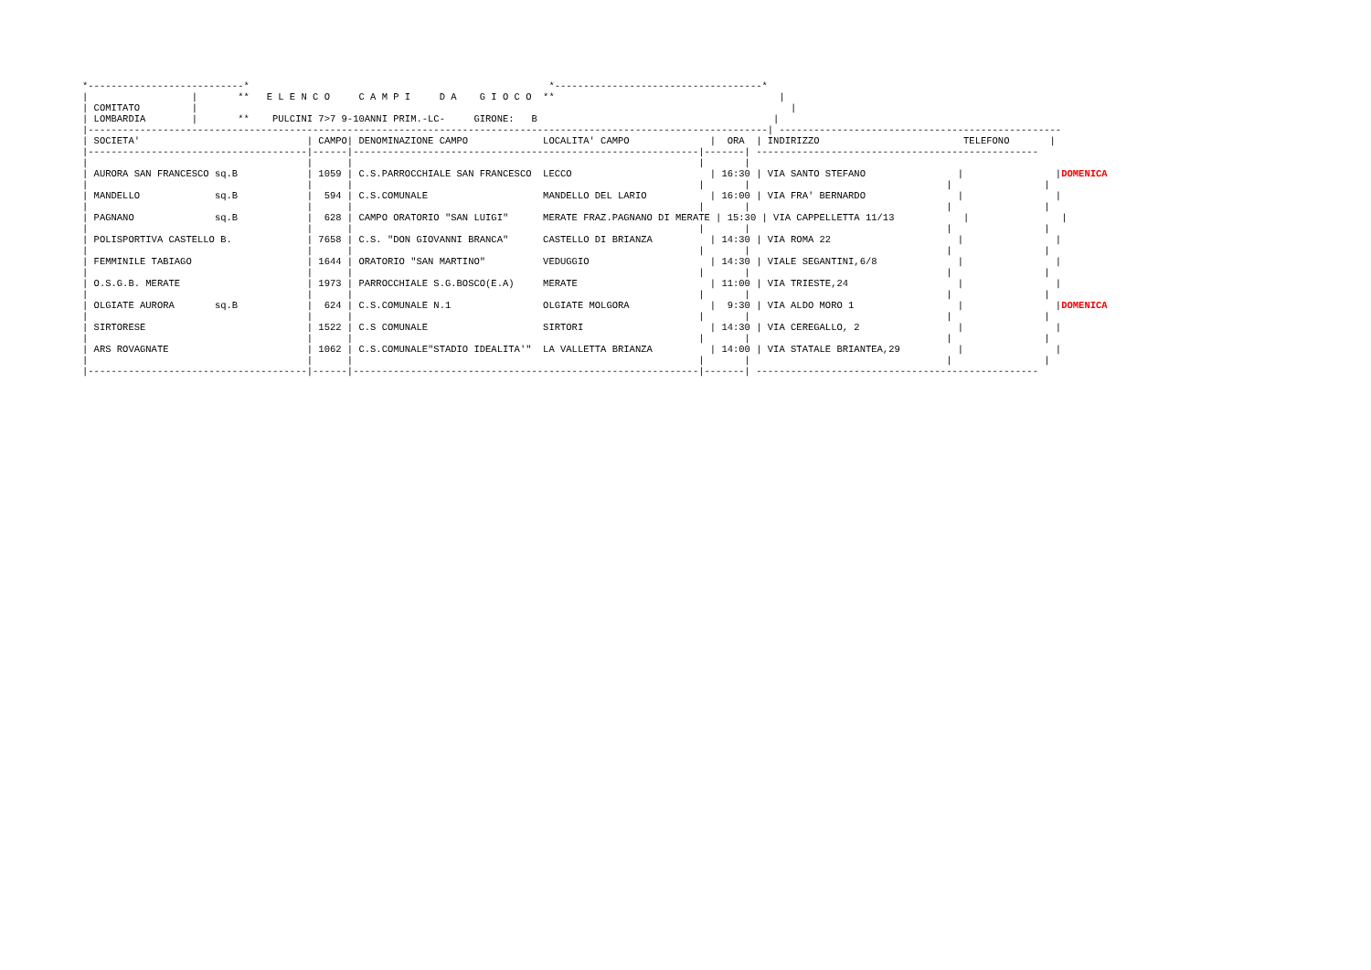*---------------------------*                                                    *------------------------------------*
|                  |       **   E L E N C O     C A M P I     D A    G I O C O  **                                       |
| COMITATO         |                                                                                                       |
| LOMBARDIA        |       **    PULCINI 7>7 9-10ANNI PRIM.-LC-     GIRONE:   B                                         |
|----------------------------------------------------------------------------------------------------------------------| -------------------------------------------------
| SOCIETA'                             | CAMPO| DENOMINAZIONE CAMPO             LOCALITA' CAMPO              |  ORA  | INDIRIZZO                         TELEFONO       |
|--------------------------------------|------|------------------------------------------------------------|-------| -------------------------------------------------
|                                      |      |                                                            |       |
| AURORA SAN FRANCESCO sq.B            | 1059 | C.S.PARROCCHIALE SAN FRANCESCO  LECCO                        | 16:30 | VIA SANTO STEFANO                |                |DOMENICA
|                                      |      |                                                            |       |                                  |                |
| MANDELLO             sq.B            |  594 | C.S.COMUNALE                    MANDELLO DEL LARIO           | 16:00 | VIA FRA' BERNARDO                |                |
|                                      |      |                                                            |       |                                  |                |
| PAGNANO              sq.B            |  628 | CAMPO ORATORIO "SAN LUIGI"      MERATE FRAZ.PAGNANO DI MERATE | 15:30 | VIA CAPPELLETTA 11/13            |                |
|                                      |      |                                                            |       |                                  |                |
| POLISPORTIVA CASTELLO B.             | 7658 | C.S. "DON GIOVANNI BRANCA"      CASTELLO DI BRIANZA          | 14:30 | VIA ROMA 22                      |                |
|                                      |      |                                                            |       |                                  |                |
| FEMMINILE TABIAGO                    | 1644 | ORATORIO "SAN MARTINO"          VEDUGGIO                     | 14:30 | VIALE SEGANTINI,6/8              |                |
|                                      |      |                                                            |       |                                  |                |
| O.S.G.B. MERATE                      | 1973 | PARROCCHIALE S.G.BOSCO(E.A)     MERATE                       | 11:00 | VIA TRIESTE,24                   |                |
|                                      |      |                                                            |       |                                  |                |
| OLGIATE AURORA       sq.B            |  624 | C.S.COMUNALE N.1                OLGIATE MOLGORA              |  9:30 | VIA ALDO MORO 1                  |                |DOMENICA
|                                      |      |                                                            |       |                                  |                |
| SIRTORESE                            | 1522 | C.S COMUNALE                    SIRTORI                      | 14:30 | VIA CEREGALLO, 2                 |                |
|                                      |      |                                                            |       |                                  |                |
| ARS ROVAGNATE                        | 1062 | C.S.COMUNALE"STADIO IDEALITA'"  LA VALLETTA BRIANZA          | 14:00 | VIA STATALE BRIANTEA,29          |                |
|                                      |      |                                                            |       |                                  |                |
|--------------------------------------|------|------------------------------------------------------------|-------| -------------------------------------------------